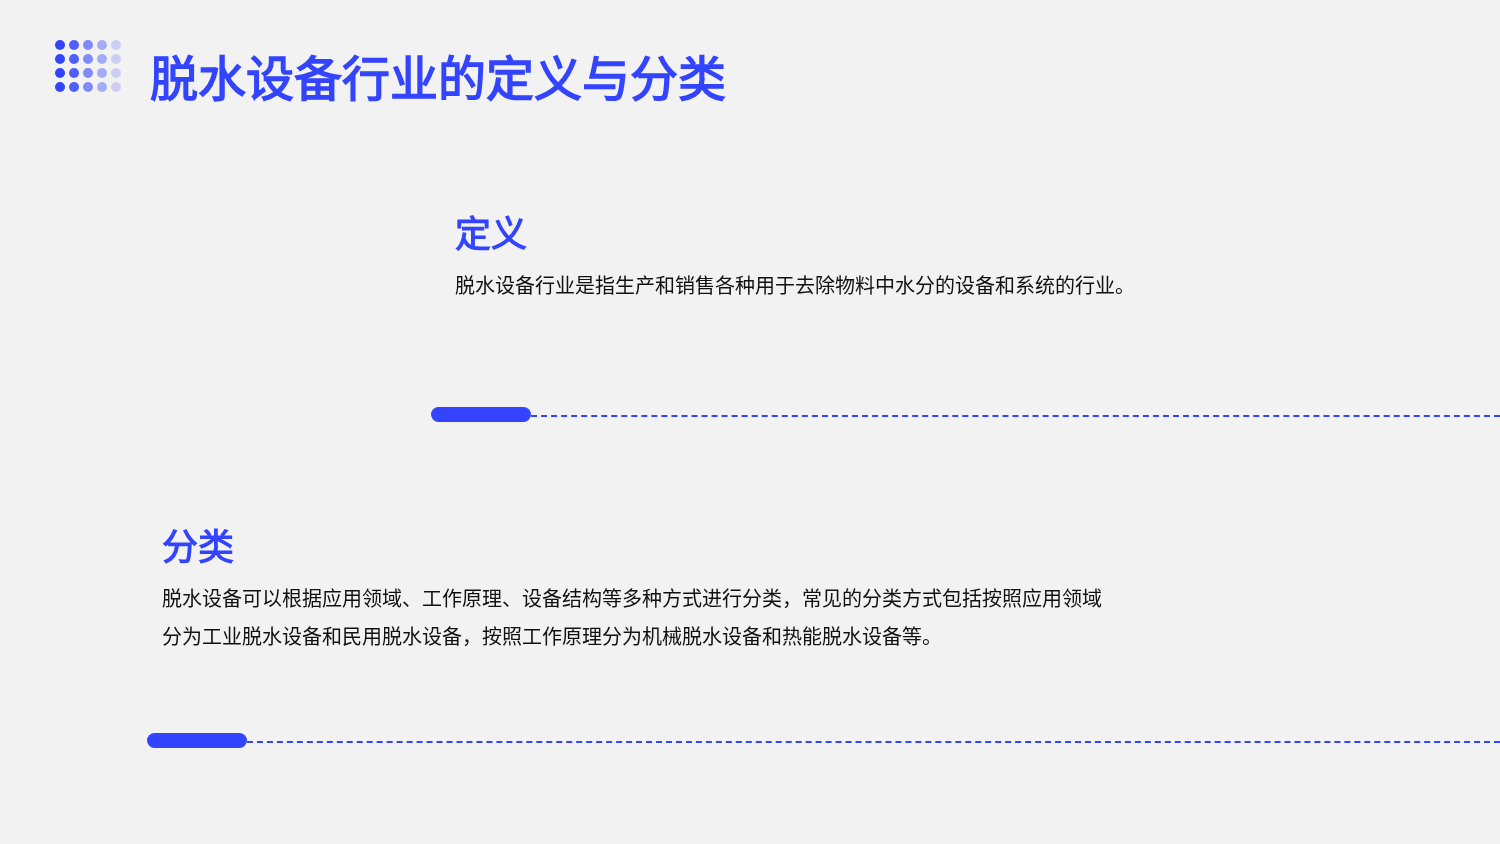脱水设备行业的定义与分类
定义
脱水设备行业是指生产和销售各种用于去除物料中水分的设备和系统的行业。
分类
脱水设备可以根据应用领域、工作原理、设备结构等多种方式进行分类，常见的分类方式包括按照应用领域分为工业脱水设备和民用脱水设备，按照工作原理分为机械脱水设备和热能脱水设备等。